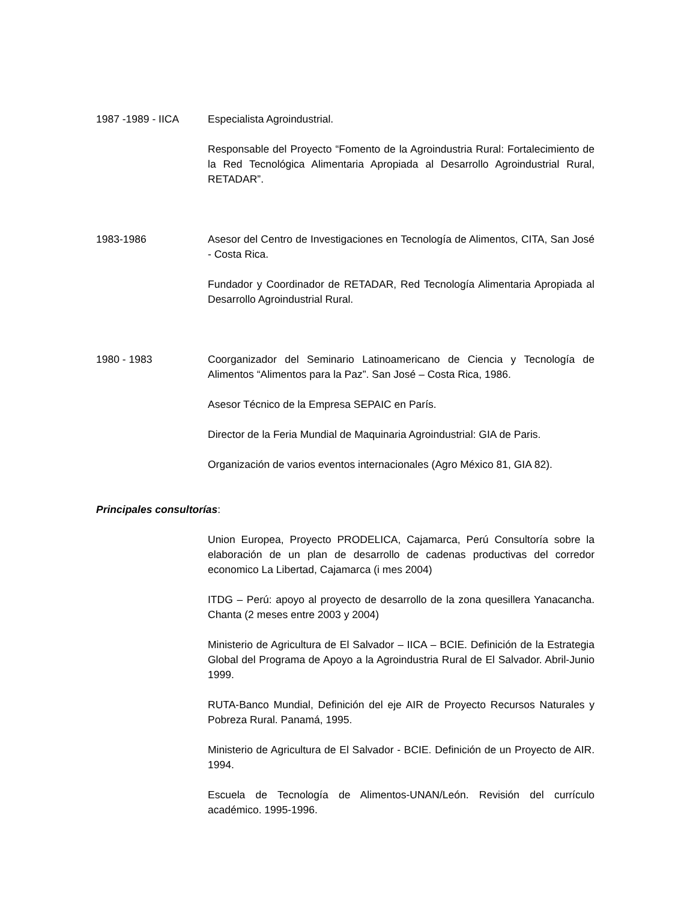1987 -1989 - IICA Especialista Agroindustrial.
Responsable del Proyecto “Fomento de la Agroindustria Rural: Fortalecimiento de la Red Tecnológica Alimentaria Apropiada al Desarrollo Agroindustrial Rural, RETADAR”.
1983-1986 Asesor del Centro de Investigaciones en Tecnología de Alimentos, CITA, San José - Costa Rica.
Fundador y Coordinador de RETADAR, Red Tecnología Alimentaria Apropiada al Desarrollo Agroindustrial Rural.
1980 - 1983 Coorganizador del Seminario Latinoamericano de Ciencia y Tecnología de Alimentos “Alimentos para la Paz”. San José – Costa Rica, 1986.
Asesor Técnico de la Empresa SEPAIC en París.
Director de la Feria Mundial de Maquinaria Agroindustrial: GIA de Paris.
Organización de varios eventos internacionales (Agro México 81, GIA 82).
Principales consultorías:
Union Europea, Proyecto PRODELICA, Cajamarca, Perú Consultoría sobre la elaboración de un plan de desarrollo de cadenas productivas del corredor economico La Libertad, Cajamarca (i mes 2004)
ITDG – Perú: apoyo al proyecto de desarrollo de la zona quesillera Yanacancha. Chanta (2 meses entre 2003 y 2004)
Ministerio de Agricultura de El Salvador – IICA – BCIE. Definición de la Estrategia Global del Programa de Apoyo a la Agroindustria Rural de El Salvador. Abril-Junio 1999.
RUTA-Banco Mundial, Definición del eje AIR de Proyecto Recursos Naturales y Pobreza Rural. Panamá, 1995.
Ministerio de Agricultura de El Salvador - BCIE. Definición de un Proyecto de AIR. 1994.
Escuela de Tecnología de Alimentos-UNAN/León. Revisión del currículo académico. 1995-1996.